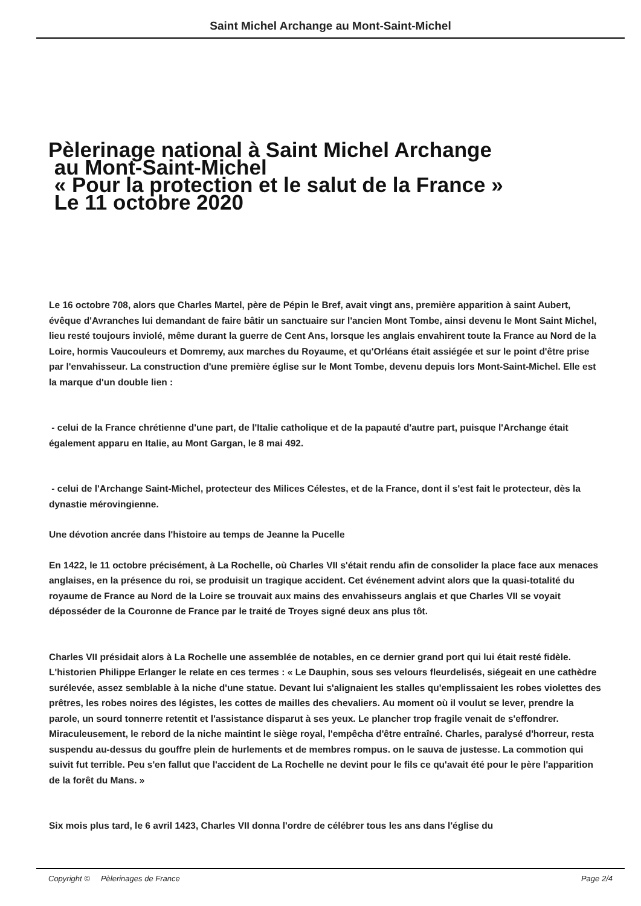Saint Michel Archange au Mont-Saint-Michel
Pèlerinage national à Saint Michel Archange
au Mont-Saint-Michel
« Pour la protection et le salut de la France »
Le 11 octobre 2020
Le 16 octobre 708, alors que Charles Martel, père de Pépin le Bref, avait vingt ans, première apparition à saint Aubert, évêque d'Avranches lui demandant de faire bâtir un sanctuaire sur l'ancien Mont Tombe, ainsi devenu le Mont Saint Michel, lieu resté toujours inviolé, même durant la guerre de Cent Ans, lorsque les anglais envahirent toute la France au Nord de la Loire, hormis Vaucouleurs et Domremy, aux marches du Royaume, et qu'Orléans était assiégée et sur le point d'être prise par l'envahisseur. La construction d'une première église sur le Mont Tombe, devenu depuis lors Mont-Saint-Michel. Elle est la marque d'un double lien :
- celui de la France chrétienne d'une part, de l'Italie catholique et de la papauté d'autre part, puisque l'Archange était également apparu en Italie, au Mont Gargan, le 8 mai 492.
- celui de l'Archange Saint-Michel, protecteur des Milices Célestes, et de la France, dont il s'est fait le protecteur, dès la dynastie mérovingienne.
Une dévotion ancrée dans l'histoire au temps de Jeanne la Pucelle
En 1422, le 11 octobre précisément, à La Rochelle, où Charles VII s'était rendu afin de consolider la place face aux menaces anglaises, en la présence du roi, se produisit un tragique accident. Cet événement advint alors que la quasi-totalité du royaume de France au Nord de la Loire se trouvait aux mains des envahisseurs anglais et que Charles VII se voyait déposséder de la Couronne de France par le traité de Troyes signé deux ans plus tôt.
Charles VII présidait alors à La Rochelle une assemblée de notables, en ce dernier grand port qui lui était resté fidèle. L'historien Philippe Erlanger le relate en ces termes : « Le Dauphin, sous ses velours fleurdelisés, siégeait en une cathèdre surélevée, assez semblable à la niche d'une statue. Devant lui s'alignaient les stalles qu'emplissaient les robes violettes des prêtres, les robes noires des légistes, les cottes de mailles des chevaliers. Au moment où il voulut se lever, prendre la parole, un sourd tonnerre retentit et l'assistance disparut à ses yeux. Le plancher trop fragile venait de s'effondrer. Miraculeusement, le rebord de la niche maintint le siège royal, l'empêcha d'être entraîné. Charles, paralysé d'horreur, resta suspendu au-dessus du gouffre plein de hurlements et de membres rompus. on le sauva de justesse. La commotion qui suivit fut terrible. Peu s'en fallut que l'accident de La Rochelle ne devint pour le fils ce qu'avait été pour le père l'apparition de la forêt du Mans. »
Six mois plus tard, le 6 avril 1423, Charles VII donna l'ordre de célébrer tous les ans dans l'église du
Copyright © Pèlerinages de France Page 2/4